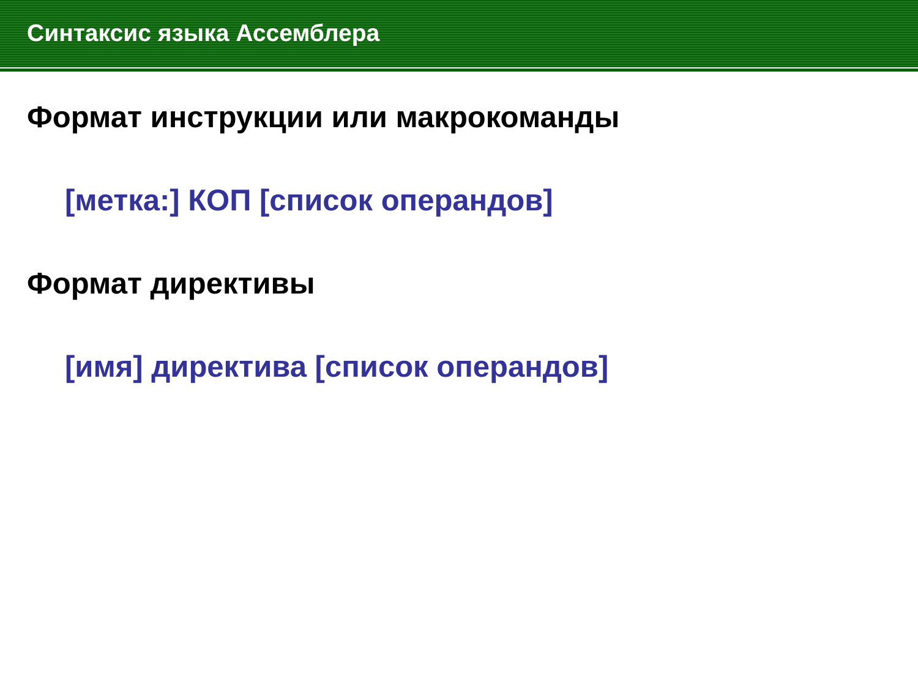Синтаксис языка Ассемблера
Формат инструкции или макрокоманды
[метка:] КОП [список операндов]
Формат директивы
[имя] директива [список операндов]